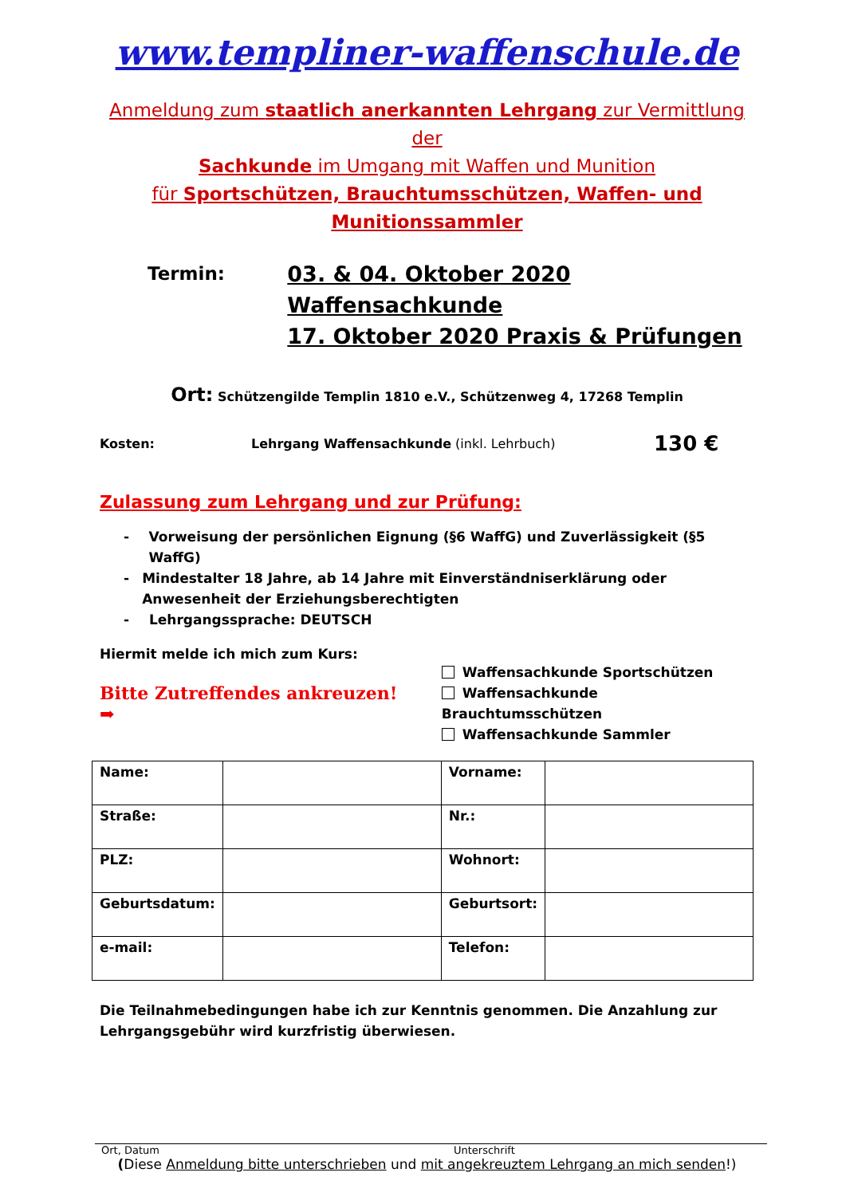www.templiner-waffenschule.de
Anmeldung zum staatlich anerkannten Lehrgang zur Vermittlung der
Sachkunde im Umgang mit Waffen und Munition
für Sportschützen, Brauchtumsschützen, Waffen- und
Munitionssammler
Termin:
03. & 04. Oktober 2020 Waffensachkunde
17. Oktober 2020 Praxis & Prüfungen
Ort: Schützengilde Templin 1810 e.V., Schützenweg 4, 17268 Templin
Kosten: Lehrgang Waffensachkunde (inkl. Lehrbuch)
130 €
Zulassung zum Lehrgang und zur Prüfung:
- Vorweisung der persönlichen Eignung (§6 WaffG) und Zuverlässigkeit (§5 WaffG)
- Mindestalter 18 Jahre, ab 14 Jahre mit Einverständniserklärung oder Anwesenheit der Erziehungsberechtigten
- Lehrgangssprache: DEUTSCH
Hiermit melde ich mich zum Kurs:
Bitte Zutreffendes ankreuzen! ➡
Waffensachkunde Sportschützen
Waffensachkunde Brauchtumsschützen
Waffensachkunde Sammler
| Name: | | Vorname: | |
| Straße: | | Nr.: | |
| PLZ: | | Wohnort: | |
| Geburtsdatum: | | Geburtsort: | |
| e-mail: | | Telefon: | |
Die Teilnahmebedingungen habe ich zur Kenntnis genommen. Die Anzahlung zur Lehrgangsgebühr wird kurzfristig überwiesen.
Ort, Datum Unterschrift
(Diese Anmeldung bitte unterschrieben und mit angekreuztem Lehrgang an mich senden!)